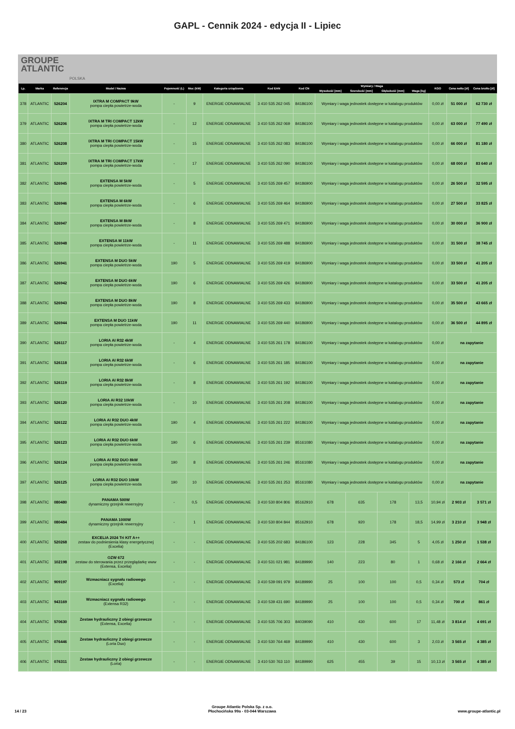GAPL - Cennik 2024 - edycja II - Lipiec
GROUPE
ATLANTIC
POLSKA
| Lp. | Marka | Referencja | Model / Nazwa | Pojemność (L) | Moc (kW) | Kategoria urządzenia | Kod EAN | Kod CN | Wymiary / Waga | | | | KGO | Cena netto [zł] | Cena brutto [zł] |
| --- | --- | --- | --- | --- | --- | --- | --- | --- | --- | --- | --- | --- | --- | --- | --- |
| | | | | | | | | | Wysokość [mm] | Szerokość [mm] | Głębokość [mm] | Waga [kg] | | | |
| 378 | ATLANTIC | 526204 | IXTRA M COMPACT 9kW pompa ciepła powietrze-woda | - | 9 | ENERGIE ODNAWIALNE | 3 410 535 262 045 | 84186100 | Wymiary i waga jednostek dostępne w katalogu produktów | | | | 0,00 zł | 51 000 zł | 62 730 zł |
| 379 | ATLANTIC | 526206 | IXTRA M TRI COMPACT 12kW pompa ciepła powietrze-woda | - | 12 | ENERGIE ODNAWIALNE | 3 410 535 262 069 | 84186100 | Wymiary i waga jednostek dostępne w katalogu produktów | | | | 0,00 zł | 63 000 zł | 77 490 zł |
| 380 | ATLANTIC | 526208 | IXTRA M TRI COMPACT 15kW pompa ciepła powietrze-woda | - | 15 | ENERGIE ODNAWIALNE | 3 410 535 262 083 | 84186100 | Wymiary i waga jednostek dostępne w katalogu produktów | | | | 0,00 zł | 66 000 zł | 81 180 zł |
| 381 | ATLANTIC | 526209 | IXTRA M TRI COMPACT 17kW pompa ciepła powietrze-woda | - | 17 | ENERGIE ODNAWIALNE | 3 410 535 262 090 | 84186100 | Wymiary i waga jednostek dostępne w katalogu produktów | | | | 0,00 zł | 68 000 zł | 83 640 zł |
| 382 | ATLANTIC | 526945 | EXTENSA M 5kW pompa ciepła powietrze-woda | - | 5 | ENERGIE ODNAWIALNE | 3 410 535 269 457 | 84186900 | Wymiary i waga jednostek dostępne w katalogu produktów | | | | 0,00 zł | 26 500 zł | 32 595 zł |
| 383 | ATLANTIC | 526946 | EXTENSA M 6kW pompa ciepła powietrze-woda | - | 6 | ENERGIE ODNAWIALNE | 3 410 535 269 464 | 84186900 | Wymiary i waga jednostek dostępne w katalogu produktów | | | | 0,00 zł | 27 500 zł | 33 825 zł |
| 384 | ATLANTIC | 526947 | EXTENSA M 8kW pompa ciepła powietrze-woda | - | 8 | ENERGIE ODNAWIALNE | 3 410 535 269 471 | 84186900 | Wymiary i waga jednostek dostępne w katalogu produktów | | | | 0,00 zł | 30 000 zł | 36 900 zł |
| 385 | ATLANTIC | 526948 | EXTENSA M 11kW pompa ciepła powietrze-woda | - | 11 | ENERGIE ODNAWIALNE | 3 410 535 269 488 | 84186900 | Wymiary i waga jednostek dostępne w katalogu produktów | | | | 0,00 zł | 31 500 zł | 38 745 zł |
| 386 | ATLANTIC | 526941 | EXTENSA M DUO 5kW pompa ciepła powietrze-woda | 190 | 5 | ENERGIE ODNAWIALNE | 3 410 535 269 419 | 84186900 | Wymiary i waga jednostek dostępne w katalogu produktów | | | | 0,00 zł | 33 500 zł | 41 205 zł |
| 387 | ATLANTIC | 526942 | EXTENSA M DUO 6kW pompa ciepła powietrze-woda | 190 | 6 | ENERGIE ODNAWIALNE | 3 410 535 269 426 | 84186900 | Wymiary i waga jednostek dostępne w katalogu produktów | | | | 0,00 zł | 33 500 zł | 41 205 zł |
| 388 | ATLANTIC | 526943 | EXTENSA M DUO 8kW pompa ciepła powietrze-woda | 190 | 8 | ENERGIE ODNAWIALNE | 3 410 535 269 433 | 84186900 | Wymiary i waga jednostek dostępne w katalogu produktów | | | | 0,00 zł | 35 500 zł | 43 665 zł |
| 389 | ATLANTIC | 526944 | EXTENSA M DUO 11kW pompa ciepła powietrze-woda | 190 | 11 | ENERGIE ODNAWIALNE | 3 410 535 269 440 | 84186900 | Wymiary i waga jednostek dostępne w katalogu produktów | | | | 0,00 zł | 36 500 zł | 44 895 zł |
| 390 | ATLANTIC | 526117 | LORIA AI R32 4kW pompa ciepła powietrze-woda | - | 4 | ENERGIE ODNAWIALNE | 3 410 535 261 178 | 84186100 | Wymiary i waga jednostek dostępne w katalogu produktów | | | | 0,00 zł | na zapytanie | |
| 391 | ATLANTIC | 526118 | LORIA AI R32 6kW pompa ciepła powietrze-woda | - | 6 | ENERGIE ODNAWIALNE | 3 410 535 261 185 | 84186100 | Wymiary i waga jednostek dostępne w katalogu produktów | | | | 0,00 zł | na zapytanie | |
| 392 | ATLANTIC | 526119 | LORIA AI R32 8kW pompa ciepła powietrze-woda | - | 8 | ENERGIE ODNAWIALNE | 3 410 535 261 192 | 84186100 | Wymiary i waga jednostek dostępne w katalogu produktów | | | | 0,00 zł | na zapytanie | |
| 393 | ATLANTIC | 526120 | LORIA AI R32 10kW pompa ciepła powietrze-woda | - | 10 | ENERGIE ODNAWIALNE | 3 410 535 261 208 | 84186100 | Wymiary i waga jednostek dostępne w katalogu produktów | | | | 0,00 zł | na zapytanie | |
| 394 | ATLANTIC | 526122 | LORIA AI R32 DUO 4kW pompa ciepła powietrze-woda | 190 | 4 | ENERGIE ODNAWIALNE | 3 410 535 261 222 | 84186100 | Wymiary i waga jednostek dostępne w katalogu produktów | | | | 0,00 zł | na zapytanie | |
| 395 | ATLANTIC | 526123 | LORIA AI R32 DUO 6kW pompa ciepła powietrze-woda | 190 | 6 | ENERGIE ODNAWIALNE | 3 410 535 261 239 | 85161080 | Wymiary i waga jednostek dostępne w katalogu produktów | | | | 0,00 zł | na zapytanie | |
| 396 | ATLANTIC | 526124 | LORIA AI R32 DUO 8kW pompa ciepła powietrze-woda | 190 | 8 | ENERGIE ODNAWIALNE | 3 410 535 261 246 | 85161080 | Wymiary i waga jednostek dostępne w katalogu produktów | | | | 0,00 zł | na zapytanie | |
| 397 | ATLANTIC | 526125 | LORIA AI R32 DUO 10kW pompa ciepła powietrze-woda | 190 | 10 | ENERGIE ODNAWIALNE | 3 410 535 261 253 | 85161080 | Wymiary i waga jednostek dostępne w katalogu produktów | | | | 0,00 zł | na zapytanie | |
| 398 | ATLANTIC | 080480 | PANAMA 500W dynamiczny grzejnik rewersyjny | - | 0,5 | ENERGIE ODNAWIALNE | 3 410 530 804 806 | 85162910 | 678 | 635 | 178 | 13,5 | 10,94 zł | 2 903 zł | 3 571 zł |
| 399 | ATLANTIC | 080484 | PANAMA 1000W dynamiczny grzejnik rewersyjny | - | 1 | ENERGIE ODNAWIALNE | 3 410 530 804 844 | 85162910 | 678 | 920 | 178 | 18,5 | 14,99 zł | 3 210 zł | 3 948 zł |
| 400 | ATLANTIC | 520268 | EXCELIA 2024 Tri KIT A++ zestaw do podniesienia klasy energetycznej (Excelia) | - | - | ENERGIE ODNAWIALNE | 3 410 535 202 683 | 84186100 | 123 | 228 | 345 | 5 | 4,05 zł | 1 250 zł | 1 538 zł |
| 401 | ATLANTIC | 102198 | OZW 672 zestaw do sterowania przez przeglądarkę www (Extensa, Excelia) | - | - | ENERGIE ODNAWIALNE | 3 410 531 021 981 | 84189990 | 140 | 223 | 80 | 1 | 0,68 zł | 2 166 zł | 2 664 zł |
| 402 | ATLANTIC | 909197 | Wzmacniacz sygnału radiowego (Excelia) | - | - | ENERGIE ODNAWIALNE | 3 410 539 091 979 | 84189990 | 25 | 100 | 100 | 0,5 | 0,34 zł | 573 zł | 704 zł |
| 403 | ATLANTIC | 943169 | Wzmacniacz sygnału radiowego (Extensa R32) | - | - | ENERGIE ODNAWIALNE | 3 410 539 431 690 | 84189990 | 25 | 100 | 100 | 0,5 | 0,34 zł | 700 zł | 861 zł |
| 404 | ATLANTIC | 570630 | Zestaw hydrauliczny 2 obiegi grzewcze (Extensa, Excelia) | - | - | ENERGIE ODNAWIALNE | 3 410 535 706 303 | 84039090 | 410 | 430 | 600 | 17 | 11,48 zł | 3 814 zł | 4 691 zł |
| 405 | ATLANTIC | 076446 | Zestaw hydrauliczny 2 obiegi grzewcze (Loria Duo) | - | - | ENERGIE ODNAWIALNE | 3 410 530 764 469 | 84189990 | 410 | 430 | 600 | 3 | 2,03 zł | 3 565 zł | 4 385 zł |
| 406 | ATLANTIC | 076311 | Zestaw hydrauliczny 2 obiegi grzewcze (Loria) | - | - | ENERGIE ODNAWIALNE | 3 410 530 763 110 | 84189990 | 625 | 455 | 39 | 15 | 10,13 zł | 3 565 zł | 4 385 zł |
14 / 23 Groupe Atlantic Polska Sp. z o.o.
Płochocińska 99a - 03-044 Warszawa www.groupe-atlantic.pl